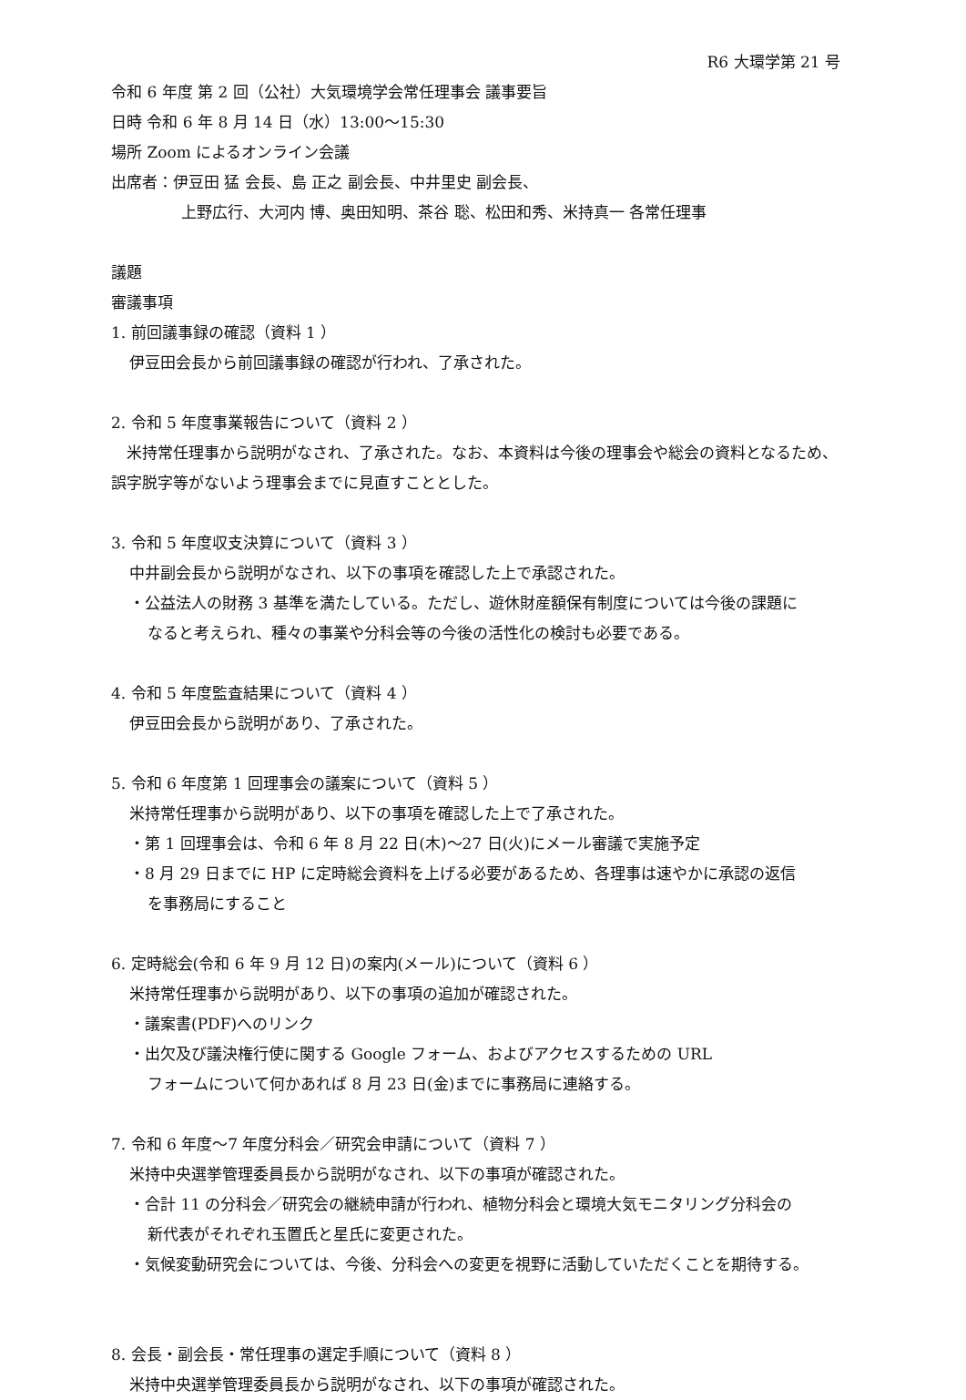R6 大環学第 21 号
令和 6 年度 第 2 回（公社）大気環境学会常任理事会 議事要旨
日時 令和 6 年 8 月 14 日（水）13:00〜15:30
場所 Zoom によるオンライン会議
出席者：伊豆田 猛 会長、島 正之 副会長、中井里史 副会長、
上野広行、大河内 博、奥田知明、茶谷 聡、松田和秀、米持真一 各常任理事
議題
審議事項
1. 前回議事録の確認（資料 1 ）
伊豆田会長から前回議事録の確認が行われ、了承された。
2. 令和 5 年度事業報告について（資料 2 ）
　米持常任理事から説明がなされ、了承された。なお、本資料は今後の理事会や総会の資料となるため、誤字脱字等がないよう理事会までに見直すこととした。
3. 令和 5 年度収支決算について（資料 3 ）
中井副会長から説明がなされ、以下の事項を確認した上で承認された。
・公益法人の財務 3 基準を満たしている。ただし、遊休財産額保有制度については今後の課題に
なると考えられ、種々の事業や分科会等の今後の活性化の検討も必要である。
4. 令和 5 年度監査結果について（資料 4 ）
伊豆田会長から説明があり、了承された。
5. 令和 6 年度第 1 回理事会の議案について（資料 5 ）
米持常任理事から説明があり、以下の事項を確認した上で了承された。
・第 1 回理事会は、令和 6 年 8 月 22 日(木)〜27 日(火)にメール審議で実施予定
・8 月 29 日までに HP に定時総会資料を上げる必要があるため、各理事は速やかに承認の返信
を事務局にすること
6. 定時総会(令和 6 年 9 月 12 日)の案内(メール)について（資料 6 ）
米持常任理事から説明があり、以下の事項の追加が確認された。
・議案書(PDF)へのリンク
・出欠及び議決権行使に関する Google フォーム、およびアクセスするための URL
フォームについて何かあれば 8 月 23 日(金)までに事務局に連絡する。
7. 令和 6 年度〜7 年度分科会／研究会申請について（資料 7 ）
米持中央選挙管理委員長から説明がなされ、以下の事項が確認された。
・合計 11 の分科会／研究会の継続申請が行われ、植物分科会と環境大気モニタリング分科会の
新代表がそれぞれ玉置氏と星氏に変更された。
・気候変動研究会については、今後、分科会への変更を視野に活動していただくことを期待する。
8. 会長・副会長・常任理事の選定手順について（資料 8 ）
米持中央選挙管理委員長から説明がなされ、以下の事項が確認された。